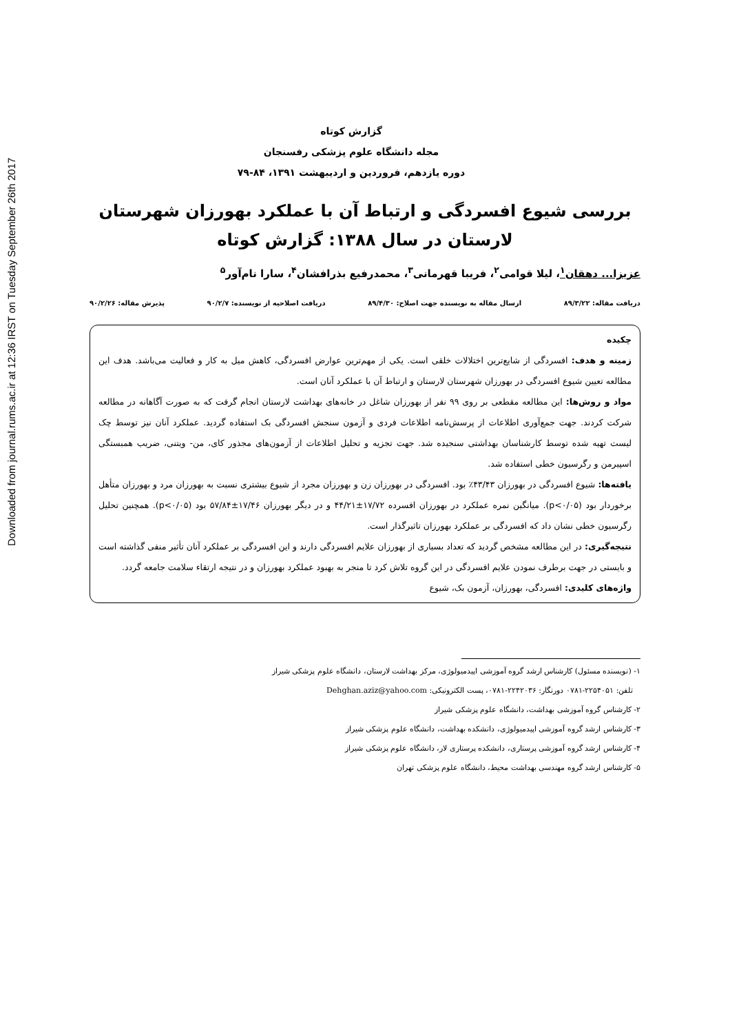Downloaded from journal.rums.ac.ir at 12:36 IRST on Tuesday September 26th 2017
گزارش کوتاه
مجله دانشگاه علوم پزشکی رفسنجان
دوره یازدهم، فروردین و اردیبهشت ۱۳۹۱، ۸۴-۷۹
بررسی شیوع افسردگی و ارتباط آن با عملکرد بهورزان شهرستان لارستان در سال ۱۳۸۸: گزارش کوتاه
عزیزا... دهقان<sup>۱</sup>، لیلا قوامی<sup>۲</sup>، فریبا قهرمانی<sup>۳</sup>، محمدرفیع بذرافشان<sup>۴</sup>، سارا نام‌آور<sup>۵</sup>
دریافت مقاله: ۸۹/۳/۲۲ ارسال مقاله به نویسنده جهت اصلاح: ۸۹/۴/۳۰ دریافت اصلاحیه از نویسنده: ۹۰/۲/۷ پذیرش مقاله: ۹۰/۲/۲۶
چکیده
زمینه و هدف: افسردگی از شایع‌ترین اختلالات خلقی است. یکی از مهم‌ترین عوارض افسردگی، کاهش میل به کار و فعالیت می‌باشد. هدف این مطالعه تعیین شیوع افسردگی در بهورزان شهرستان لارستان و ارتباط آن با عملکرد آنان است.
مواد و روش‌ها: این مطالعه مقطعی بر روی ۹۹ نفر از بهورزان شاغل در خانه‌های بهداشت لارستان انجام گرفت که به صورت آگاهانه در مطالعه شرکت کردند. جهت جمع‌آوری اطلاعات از پرسش‌نامه اطلاعات فردی و آزمون سنجش افسردگی بک استفاده گردید. عملکرد آنان نیز توسط چک لیست تهیه شده توسط کارشناسان بهداشتی سنجیده شد. جهت تجزیه و تحلیل اطلاعات از آزمون‌های مجذور کای، من- ویتنی، ضریب همبستگی اسپیرمن و رگرسیون خطی استفاده شد.
یافته‌ها: شیوع افسردگی در بهورزان ۴۳/۴۳٪ بود. افسردگی در بهورزان زن و بهورزان مجرد از شیوع بیشتری نسبت به بهورزان مرد و بهورزان متأهل برخوردار بود (p<۰/۰۵). میانگین نمره عملکرد در بهورزان افسرده ۱۷/۷۲±۴۴/۲۱ و در دیگر بهورزان ۱۷/۴۶±۵۷/۸۴ بود (p<۰/۰۵). همچنین تحلیل رگرسیون خطی نشان داد که افسردگی بر عملکرد بهورزان تاثیرگذار است.
نتیجه‌گیری: در این مطالعه مشخص گردید که تعداد بسیاری از بهورزان علایم افسردگی دارند و این افسردگی بر عملکرد آنان تأثیر منفی گذاشته است و بایستی در جهت برطرف نمودن علایم افسردگی در این گروه تلاش کرد تا منجر به بهبود عملکرد بهورزان و در نتیجه ارتقاء سلامت جامعه گردد.
واژه‌های کلیدی: افسردگی، بهورزان، آزمون بک، شیوع
۱- (نویسنده مسئول) کارشناس ارشد گروه آموزشی اپیدمیولوژی، مرکز بهداشت لارستان، دانشگاه علوم پزشکی شیراز
تلفن: ۲۲۵۴۰۵۱-۰۷۸۱ دورنگار: ۲۲۴۲۰۳۶-۰۷۸۱، پست الکترونیکی: Dehghan.aziz@yahoo.com
۲- کارشناس گروه آموزشی بهداشت، دانشگاه علوم پزشکی شیراز
۳- کارشناس ارشد گروه آموزشی اپیدمیولوژی، دانشکده بهداشت، دانشگاه علوم پزشکی شیراز
۴- کارشناس ارشد گروه آموزشی پرستاری، دانشکده پرستاری لار، دانشگاه علوم پزشکی شیراز
۵- کارشناس ارشد گروه مهندسی بهداشت محیط، دانشگاه علوم پزشکی تهران